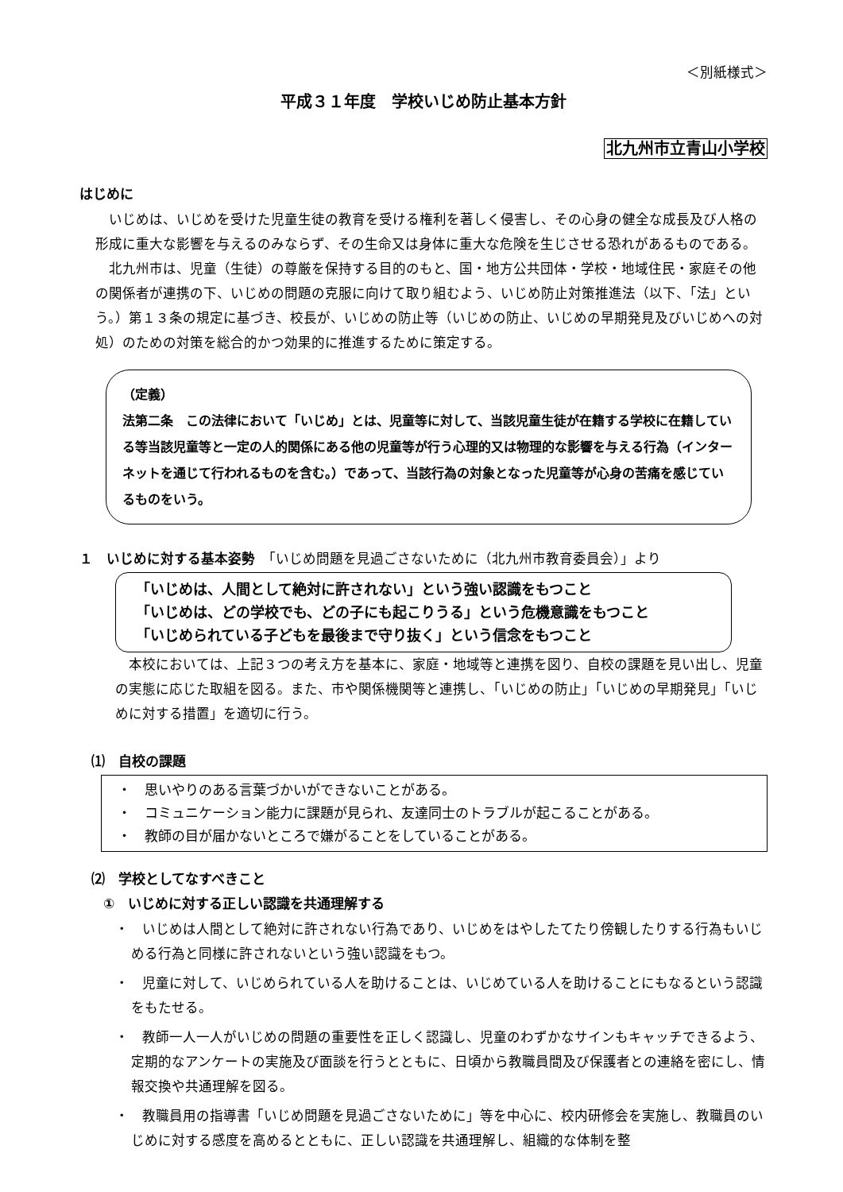＜別紙様式＞
平成３１年度　学校いじめ防止基本方針
北九州市立青山小学校
はじめに
　いじめは、いじめを受けた児童生徒の教育を受ける権利を著しく侵害し、その心身の健全な成長及び人格の形成に重大な影響を与えるのみならず、その生命又は身体に重大な危険を生じさせる恐れがあるものである。
　北九州市は、児童（生徒）の尊厳を保持する目的のもと、国・地方公共団体・学校・地域住民・家庭その他の関係者が連携の下、いじめの問題の克服に向けて取り組むよう、いじめ防止対策推進法（以下、「法」という。）第１３条の規定に基づき、校長が、いじめの防止等（いじめの防止、いじめの早期発見及びいじめへの対処）のための対策を総合的かつ効果的に推進するために策定する。
（定義）
法第二条　この法律において「いじめ」とは、児童等に対して、当該児童生徒が在籍する学校に在籍している等当該児童等と一定の人的関係にある他の児童等が行う心理的又は物理的な影響を与える行為（インターネットを通じて行われるものを含む。）であって、当該行為の対象となった児童等が心身の苦痛を感じているものをいう。
１　いじめに対する基本姿勢　「いじめ問題を見過ごさないために（北九州市教育委員会）」より
「いじめは、人間として絶対に許されない」という強い認識をもつこと
「いじめは、どの学校でも、どの子にも起こりうる」という危機意識をもつこと
「いじめられている子どもを最後まで守り抜く」という信念をもつこと
　本校においては、上記３つの考え方を基本に、家庭・地域等と連携を図り、自校の課題を見い出し、児童の実態に応じた取組を図る。また、市や関係機関等と連携し、「いじめの防止」「いじめの早期発見」「いじめに対する措置」を適切に行う。
⑴　自校の課題
・　思いやりのある言葉づかいができないことがある。
・　コミュニケーション能力に課題が見られ、友達同士のトラブルが起こることがある。
・　教師の目が届かないところで嫌がることをしていることがある。
⑵　学校としてなすべきこと
①　いじめに対する正しい認識を共通理解する
・　いじめは人間として絶対に許されない行為であり、いじめをはやしたてたり傍観したりする行為もいじめる行為と同様に許されないという強い認識をもつ。
・　児童に対して、いじめられている人を助けることは、いじめている人を助けることにもなるという認識をもたせる。
・　教師一人一人がいじめの問題の重要性を正しく認識し、児童のわずかなサインもキャッチできるよう、定期的なアンケートの実施及び面談を行うとともに、日頃から教職員間及び保護者との連絡を密にし、情報交換や共通理解を図る。
・　教職員用の指導書「いじめ問題を見過ごさないために」等を中心に、校内研修会を実施し、教職員のいじめに対する感度を高めるとともに、正しい認識を共通理解し、組織的な体制を整